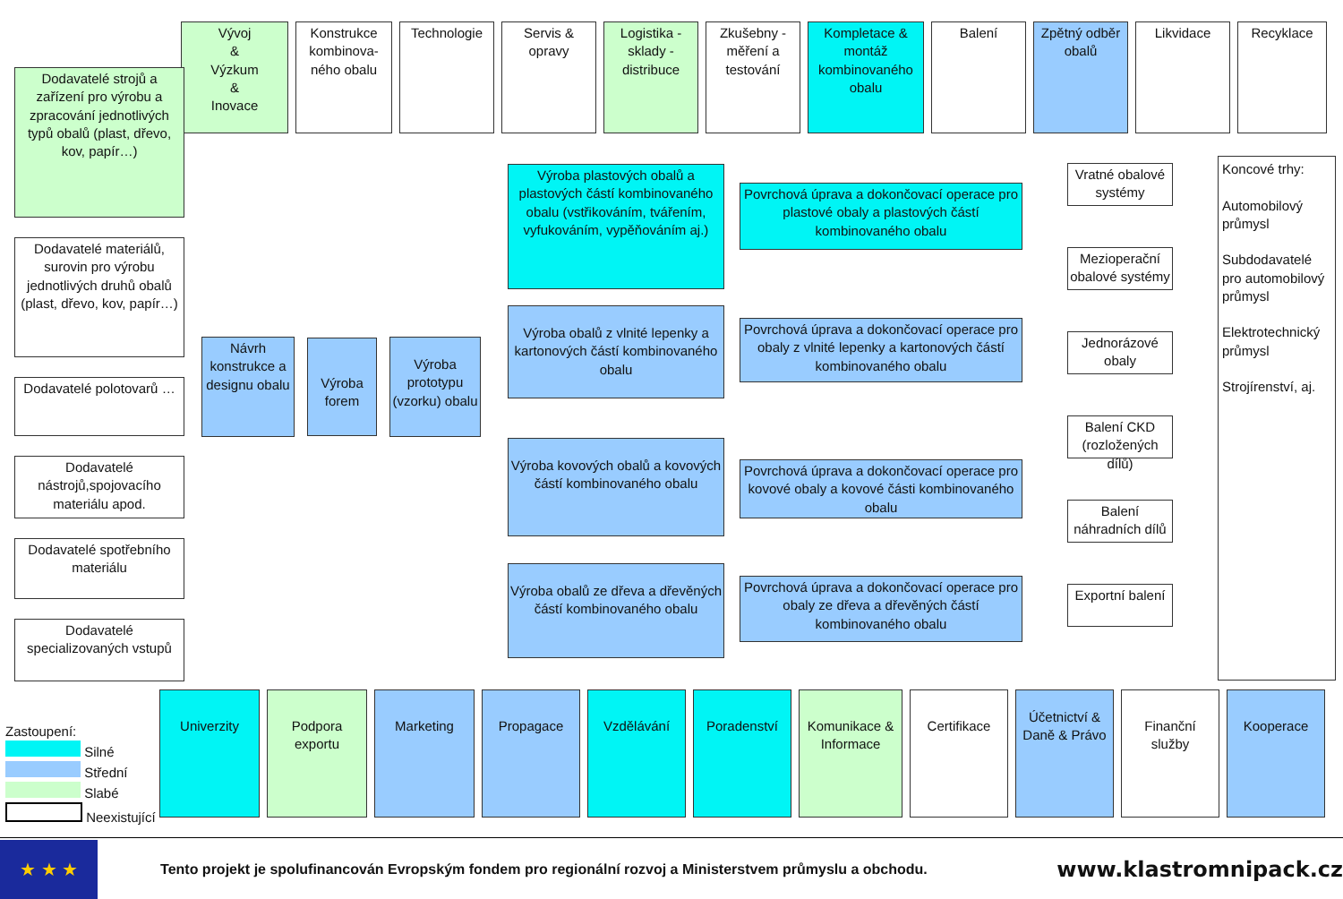Vývoj
&
Výzkum
&
Inovace
Konstrukce kombinova-ného obalu
Technologie Servis & opravy
Logistika - sklady - distribuce
Zkušebny - měření a testování
Kompletace & montáž kombinovaného obalu
Balení Zpětný odběr obalů
Likvidace Recyklace
Dodavatelé strojů a zařízení pro výrobu a zpracování jednotlivých typů obalů (plast, dřevo, kov, papír…)
Dodavatelé materiálů, surovin pro výrobu jednotlivých druhů obalů (plast, dřevo, kov, papír…)
Dodavatelé polotovarů …
Dodavatelé nástrojů,spojovacího materiálu apod.
Dodavatelé spotřebního materiálu
Dodavatelé specializovaných vstupů
Návrh konstrukce a designu obalu
Výroba forem
Výroba prototypu (vzorku) obalu
Výroba plastových obalů a plastových částí kombinovaného obalu (vstřikováním, tvářením, vyfukováním, vypěňováním aj.)
Výroba obalů z vlnité lepenky a kartonových částí kombinovaného obalu
Výroba kovových obalů a kovových částí kombinovaného obalu
Výroba obalů ze dřeva a dřevěných částí kombinovaného obalu
Povrchová úprava a dokončovací operace pro plastové obaly a plastových částí kombinovaného obalu
Povrchová úprava a dokončovací operace pro obaly z vlnité lepenky a kartonových částí kombinovaného obalu
Povrchová úprava a dokončovací operace pro kovové obaly a kovové části kombinovaného obalu
Povrchová úprava a dokončovací operace pro obaly ze dřeva a dřevěných částí kombinovaného obalu
Vratné obalové systémy
Mezioperační obalové systémy
Jednorázové obaly
Balení CKD (rozložených dílů)
Balení náhradních dílů
Exportní balení
Koncové trhy:
Automobilový průmysl
Subdodavatelé pro automobilový průmysl
Elektrotechnický průmysl
Strojírenství, aj.
Zastoupení:
Silné
Střední
Slabé
Neexistující
Univerzity Podpora exportu
Marketing Propagace Vzdělávání Poradenství Komunikace & Informace
Certifikace
Účetnictví & Daně & Právo
Finanční služby
Kooperace
★ ★ ★
Tento projekt je spolufinancován Evropským fondem pro regionální rozvoj a Ministerstvem průmyslu a obchodu.
www.klastromnipack.cz